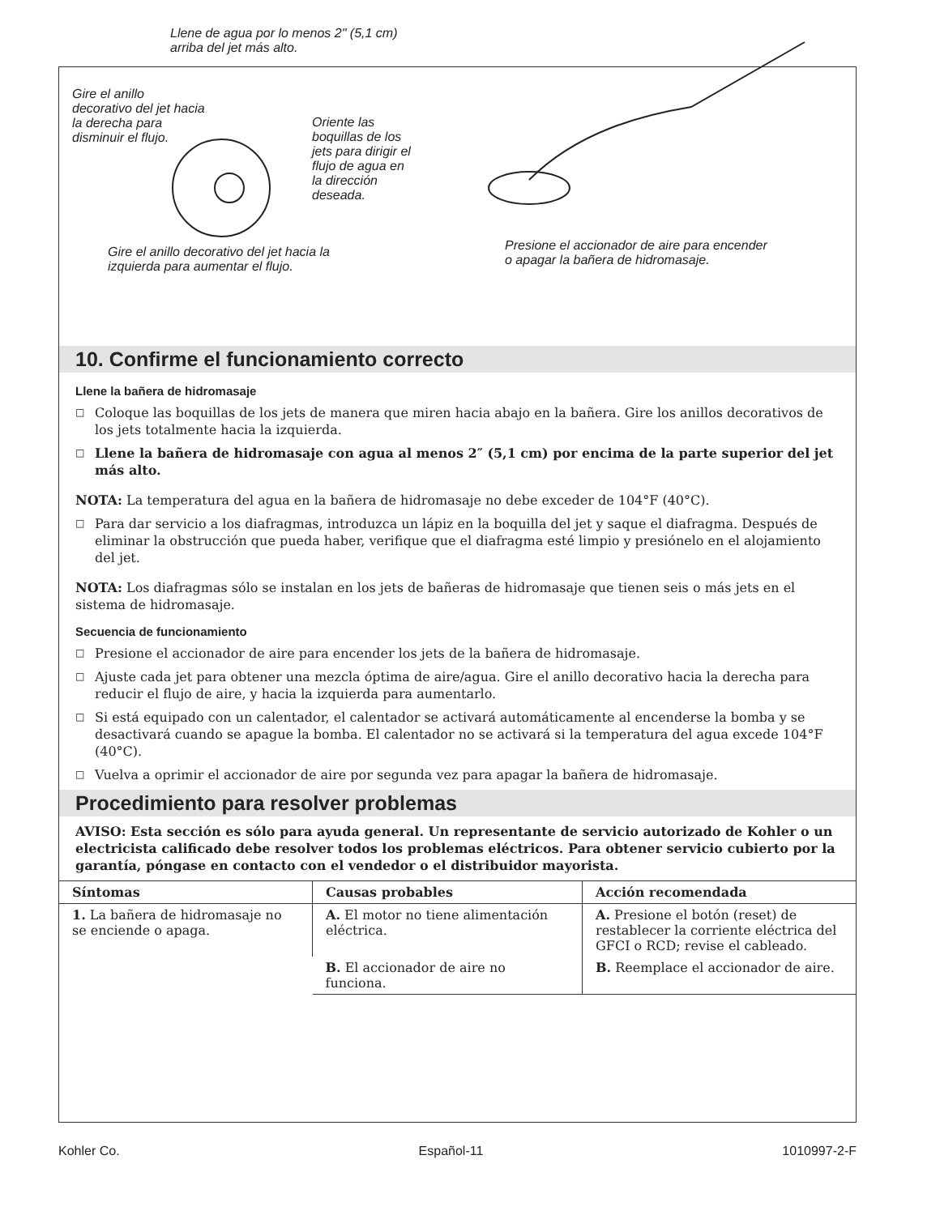Llene de agua por lo menos 2" (5,1 cm)
arriba del jet más alto.
Gire el anillo
decorativo del jet hacia
la derecha para
disminuir el flujo.
Oriente las
boquillas de los
jets para dirigir el
flujo de agua en
la dirección
deseada.
Gire el anillo decorativo del jet hacia la
izquierda para aumentar el flujo.
Presione el accionador de aire para encender
o apagar la bañera de hidromasaje.
10. Confirme el funcionamiento correcto
Llene la bañera de hidromasaje
□ Coloque las boquillas de los jets de manera que miren hacia abajo en la bañera. Gire los anillos decorativos de los jets totalmente hacia la izquierda.
□ Llene la bañera de hidromasaje con agua al menos 2″ (5,1 cm) por encima de la parte superior del jet más alto.
NOTA: La temperatura del agua en la bañera de hidromasaje no debe exceder de 104°F (40°C).
□ Para dar servicio a los diafragmas, introduzca un lápiz en la boquilla del jet y saque el diafragma. Después de eliminar la obstrucción que pueda haber, verifique que el diafragma esté limpio y presiónelo en el alojamiento del jet.
NOTA: Los diafragmas sólo se instalan en los jets de bañeras de hidromasaje que tienen seis o más jets en el sistema de hidromasaje.
Secuencia de funcionamiento
□ Presione el accionador de aire para encender los jets de la bañera de hidromasaje.
□ Ajuste cada jet para obtener una mezcla óptima de aire/agua. Gire el anillo decorativo hacia la derecha para reducir el flujo de aire, y hacia la izquierda para aumentarlo.
□ Si está equipado con un calentador, el calentador se activará automáticamente al encenderse la bomba y se desactivará cuando se apague la bomba. El calentador no se activará si la temperatura del agua excede 104°F (40°C).
□ Vuelva a oprimir el accionador de aire por segunda vez para apagar la bañera de hidromasaje.
Procedimiento para resolver problemas
AVISO: Esta sección es sólo para ayuda general. Un representante de servicio autorizado de Kohler o un electricista calificado debe resolver todos los problemas eléctricos. Para obtener servicio cubierto por la garantía, póngase en contacto con el vendedor o el distribuidor mayorista.
| Síntomas | Causas probables | Acción recomendada |
| --- | --- | --- |
| 1. La bañera de hidromasaje no se enciende o apaga. | A. El motor no tiene alimentación eléctrica. | A. Presione el botón (reset) de restablecer la corriente eléctrica del GFCI o RCD; revise el cableado. |
| | B. El accionador de aire no funciona. | B. Reemplace el accionador de aire. |
Kohler Co. Español-11 1010997-2-F